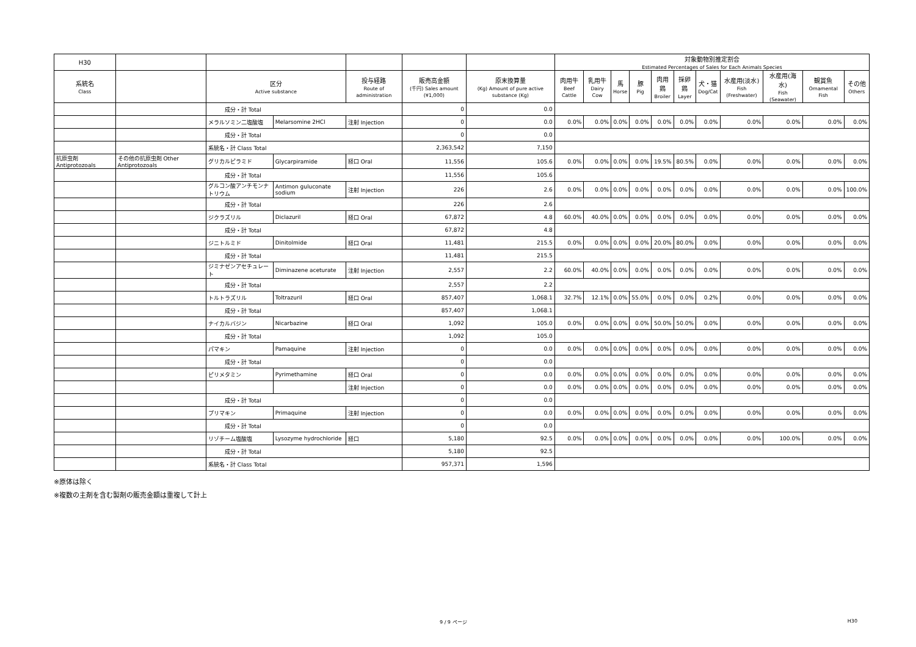| H30 | | | | | | | 対象動物別推定割合 Estimated Percentages of Sales for Each Animals Species | | | | | | | | | | |
| --- | --- | --- | --- | --- | --- | --- | --- | --- | --- | --- | --- | --- | --- | --- | --- | --- | --- |
| 系統名 Class | | 区分 Active substance | | 投与経路 Route of administration | 販売高金額 (千円) Sales amount (¥1,000) | 原末換算量 (Kg) Amount of pure active substance (Kg) | 肉用牛 Beef Cattle | 乳用牛 Dairy Cow | 馬 Horse | 豚 Pig | 肉用鶏 Broiler | 採卵鶏 Layer | 犬・猫 Dog/Cat | 水産用(淡水) Fish (Freshwater) | 水産用(海水) Fish (Seawater) | 観賞魚 Ornamental Fish | その他 Others |
| | | 成分・計 Total | | | 0 | 0.0 | | | | | | | | | | | |
| | | メラルソミン二塩酸塩 | Melarsomine 2HCl | 注射 Injection | 0 | 0.0 | 0.0% | 0.0% | 0.0% | 0.0% | 0.0% | 0.0% | 0.0% | 0.0% | 0.0% | 0.0% | 0.0% |
| | | 成分・計 Total | | | 0 | 0.0 | | | | | | | | | | | |
| | | 系統名・計 Class Total | | | 2,363,542 | 7,150 | | | | | | | | | | | |
| 抗原虫剤 Antiprotozoals | その他の抗原虫剤 Other Antiprotozoals | グリカルピラミド | Glycarpiramide | 経口 Oral | 11,556 | 105.6 | 0.0% | 0.0% | 0.0% | 0.0% | 19.5% | 80.5% | 0.0% | 0.0% | 0.0% | 0.0% | 0.0% |
| | | 成分・計 Total | | | 11,556 | 105.6 | | | | | | | | | | | |
| | | グルコン酸アンチモンナトリウム | Antimon guluconate sodium | 注射 Injection | 226 | 2.6 | 0.0% | 0.0% | 0.0% | 0.0% | 0.0% | 0.0% | 0.0% | 0.0% | 0.0% | 0.0% | 100.0% |
| | | 成分・計 Total | | | 226 | 2.6 | | | | | | | | | | | |
| | | ジクラズリル | Diclazuril | 経口 Oral | 67,872 | 4.8 | 60.0% | 40.0% | 0.0% | 0.0% | 0.0% | 0.0% | 0.0% | 0.0% | 0.0% | 0.0% | 0.0% |
| | | 成分・計 Total | | | 67,872 | 4.8 | | | | | | | | | | | |
| | | ジニトルミド | Dinitolmide | 経口 Oral | 11,481 | 215.5 | 0.0% | 0.0% | 0.0% | 0.0% | 20.0% | 80.0% | 0.0% | 0.0% | 0.0% | 0.0% | 0.0% |
| | | 成分・計 Total | | | 11,481 | 215.5 | | | | | | | | | | | |
| | | ジミナゼンアセチュレート | Diminazene aceturate | 注射 Injection | 2,557 | 2.2 | 60.0% | 40.0% | 0.0% | 0.0% | 0.0% | 0.0% | 0.0% | 0.0% | 0.0% | 0.0% | 0.0% |
| | | 成分・計 Total | | | 2,557 | 2.2 | | | | | | | | | | | |
| | | トルトラズリル | Toltrazuril | 経口 Oral | 857,407 | 1,068.1 | 32.7% | 12.1% | 0.0% | 55.0% | 0.0% | 0.0% | 0.2% | 0.0% | 0.0% | 0.0% | 0.0% |
| | | 成分・計 Total | | | 857,407 | 1,068.1 | | | | | | | | | | | |
| | | ナイカルバジン | Nicarbazine | 経口 Oral | 1,092 | 105.0 | 0.0% | 0.0% | 0.0% | 0.0% | 50.0% | 50.0% | 0.0% | 0.0% | 0.0% | 0.0% | 0.0% |
| | | 成分・計 Total | | | 1,092 | 105.0 | | | | | | | | | | | |
| | | パマキン | Pamaquine | 注射 Injection | 0 | 0.0 | 0.0% | 0.0% | 0.0% | 0.0% | 0.0% | 0.0% | 0.0% | 0.0% | 0.0% | 0.0% | 0.0% |
| | | 成分・計 Total | | | 0 | 0.0 | | | | | | | | | | | |
| | | ピリメタミン | Pyrimethamine | 経口 Oral | 0 | 0.0 | 0.0% | 0.0% | 0.0% | 0.0% | 0.0% | 0.0% | 0.0% | 0.0% | 0.0% | 0.0% | 0.0% |
| | | | | 注射 Injection | 0 | 0.0 | 0.0% | 0.0% | 0.0% | 0.0% | 0.0% | 0.0% | 0.0% | 0.0% | 0.0% | 0.0% | 0.0% |
| | | 成分・計 Total | | | 0 | 0.0 | | | | | | | | | | | |
| | | プリマキン | Primaquine | 注射 Injection | 0 | 0.0 | 0.0% | 0.0% | 0.0% | 0.0% | 0.0% | 0.0% | 0.0% | 0.0% | 0.0% | 0.0% | 0.0% |
| | | 成分・計 Total | | | 0 | 0.0 | | | | | | | | | | | |
| | | リゾチーム塩酸塩 | Lysozyme hydrochloride | 経口 | 5,180 | 92.5 | 0.0% | 0.0% | 0.0% | 0.0% | 0.0% | 0.0% | 0.0% | 0.0% | 100.0% | 0.0% | 0.0% |
| | | 成分・計 Total | | | 5,180 | 92.5 | | | | | | | | | | | |
| | | 系統名・計 Class Total | | | 957,371 | 1,596 | | | | | | | | | | | |
※原体は除く
※複数の主剤を含む製剤の販売金額は重複して計上
9 / 9 ページ H30